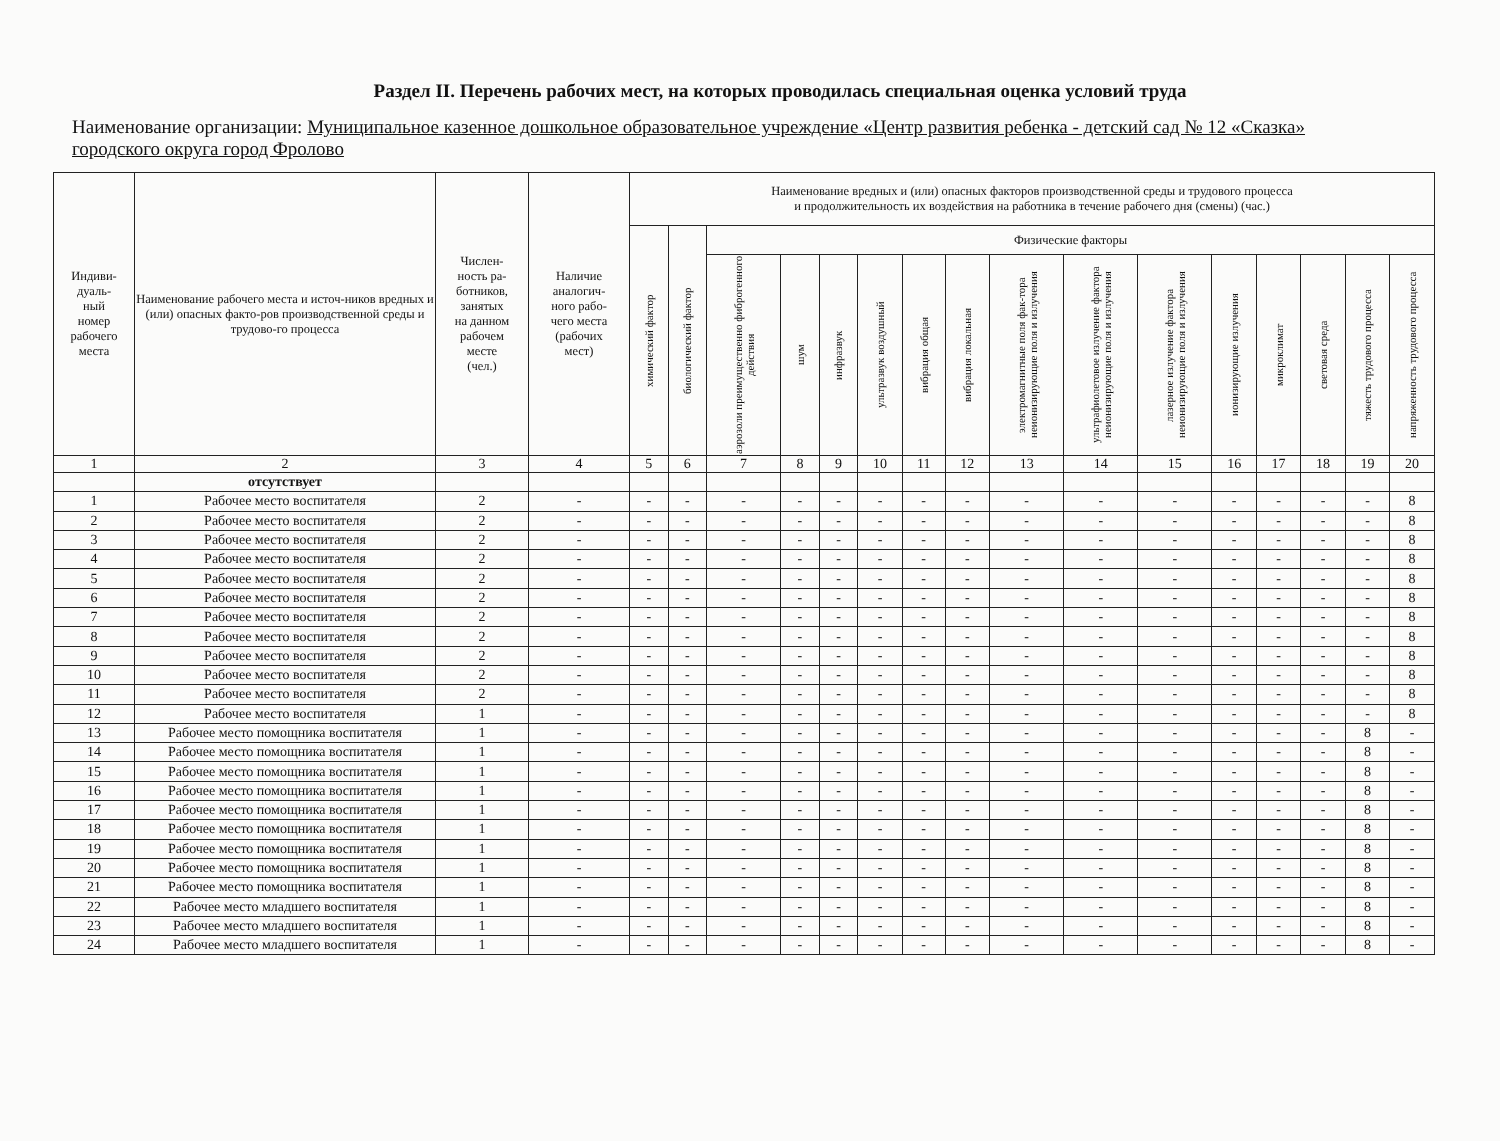Раздел II. Перечень рабочих мест, на которых проводилась специальная оценка условий труда
Наименование организации: Муниципальное казенное дошкольное образовательное учреждение «Центр развития ребенка - детский сад № 12 «Сказка» городского округа город Фролово
| Индиви- дуаль- ный номер рабочего места | Наименование рабочего места и источ-ников вредных и (или) опасных факто-ров производственной среды и трудово-го процесса | Числен- ность ра- ботников, занятых на данном рабочем месте (чел.) | Наличие аналогич- ного рабо- чего места (рабочих мест) | Наименование вредных и (или) опасных факторов производственной среды и трудового процесса и продолжительность их воздействия на работника в течение рабочего дня (смены) (час.) | | | | | | | | | | | | | | | |
| --- | --- | --- | --- | --- | --- | --- | --- | --- | --- | --- | --- | --- | --- | --- | --- | --- | --- | --- | --- |
| | | | | химический фактор | биологический фактор | Физические факторы | | | | | | | | | | | | | |
| | | | | | | аэрозоли преимущественно фиброгенного действия | шум | инфразвук | ультразвук воздушный | вибрация общая | вибрация локальная | электромагнитные поля фак-тора неионизирующие поля и излучения | ультрафиолетовое излучение фактора неионизирующие поля и излучения | лазерное излучение фактора неионизирующие поля и излучения | ионизирующие излучения | микроклимат | световая среда | тяжесть трудового процесса | напряженность трудового процесса |
| 1 | 2 | 3 | 4 | 5 | 6 | 7 | 8 | 9 | 10 | 11 | 12 | 13 | 14 | 15 | 16 | 17 | 18 | 19 | 20 |
| | отсутствует | | | | | | | | | | | | | | | | | | |
| 1 | Рабочее место воспитателя | 2 | - | - | - | - | - | - | - | - | - | - | - | - | - | - | - | - | 8 |
| 2 | Рабочее место воспитателя | 2 | - | - | - | - | - | - | - | - | - | - | - | - | - | - | - | - | 8 |
| 3 | Рабочее место воспитателя | 2 | - | - | - | - | - | - | - | - | - | - | - | - | - | - | - | - | 8 |
| 4 | Рабочее место воспитателя | 2 | - | - | - | - | - | - | - | - | - | - | - | - | - | - | - | - | 8 |
| 5 | Рабочее место воспитателя | 2 | - | - | - | - | - | - | - | - | - | - | - | - | - | - | - | - | 8 |
| 6 | Рабочее место воспитателя | 2 | - | - | - | - | - | - | - | - | - | - | - | - | - | - | - | - | 8 |
| 7 | Рабочее место воспитателя | 2 | - | - | - | - | - | - | - | - | - | - | - | - | - | - | - | - | 8 |
| 8 | Рабочее место воспитателя | 2 | - | - | - | - | - | - | - | - | - | - | - | - | - | - | - | - | 8 |
| 9 | Рабочее место воспитателя | 2 | - | - | - | - | - | - | - | - | - | - | - | - | - | - | - | - | 8 |
| 10 | Рабочее место воспитателя | 2 | - | - | - | - | - | - | - | - | - | - | - | - | - | - | - | - | 8 |
| 11 | Рабочее место воспитателя | 2 | - | - | - | - | - | - | - | - | - | - | - | - | - | - | - | - | 8 |
| 12 | Рабочее место воспитателя | 1 | - | - | - | - | - | - | - | - | - | - | - | - | - | - | - | - | 8 |
| 13 | Рабочее место помощника воспитателя | 1 | - | - | - | - | - | - | - | - | - | - | - | - | - | - | - | 8 | - |
| 14 | Рабочее место помощника воспитателя | 1 | - | - | - | - | - | - | - | - | - | - | - | - | - | - | - | 8 | - |
| 15 | Рабочее место помощника воспитателя | 1 | - | - | - | - | - | - | - | - | - | - | - | - | - | - | - | 8 | - |
| 16 | Рабочее место помощника воспитателя | 1 | - | - | - | - | - | - | - | - | - | - | - | - | - | - | - | 8 | - |
| 17 | Рабочее место помощника воспитателя | 1 | - | - | - | - | - | - | - | - | - | - | - | - | - | - | - | 8 | - |
| 18 | Рабочее место помощника воспитателя | 1 | - | - | - | - | - | - | - | - | - | - | - | - | - | - | - | 8 | - |
| 19 | Рабочее место помощника воспитателя | 1 | - | - | - | - | - | - | - | - | - | - | - | - | - | - | - | 8 | - |
| 20 | Рабочее место помощника воспитателя | 1 | - | - | - | - | - | - | - | - | - | - | - | - | - | - | - | 8 | - |
| 21 | Рабочее место помощника воспитателя | 1 | - | - | - | - | - | - | - | - | - | - | - | - | - | - | - | 8 | - |
| 22 | Рабочее место младшего воспитателя | 1 | - | - | - | - | - | - | - | - | - | - | - | - | - | - | - | 8 | - |
| 23 | Рабочее место младшего воспитателя | 1 | - | - | - | - | - | - | - | - | - | - | - | - | - | - | - | 8 | - |
| 24 | Рабочее место младшего воспитателя | 1 | - | - | - | - | - | - | - | - | - | - | - | - | - | - | - | 8 | - |